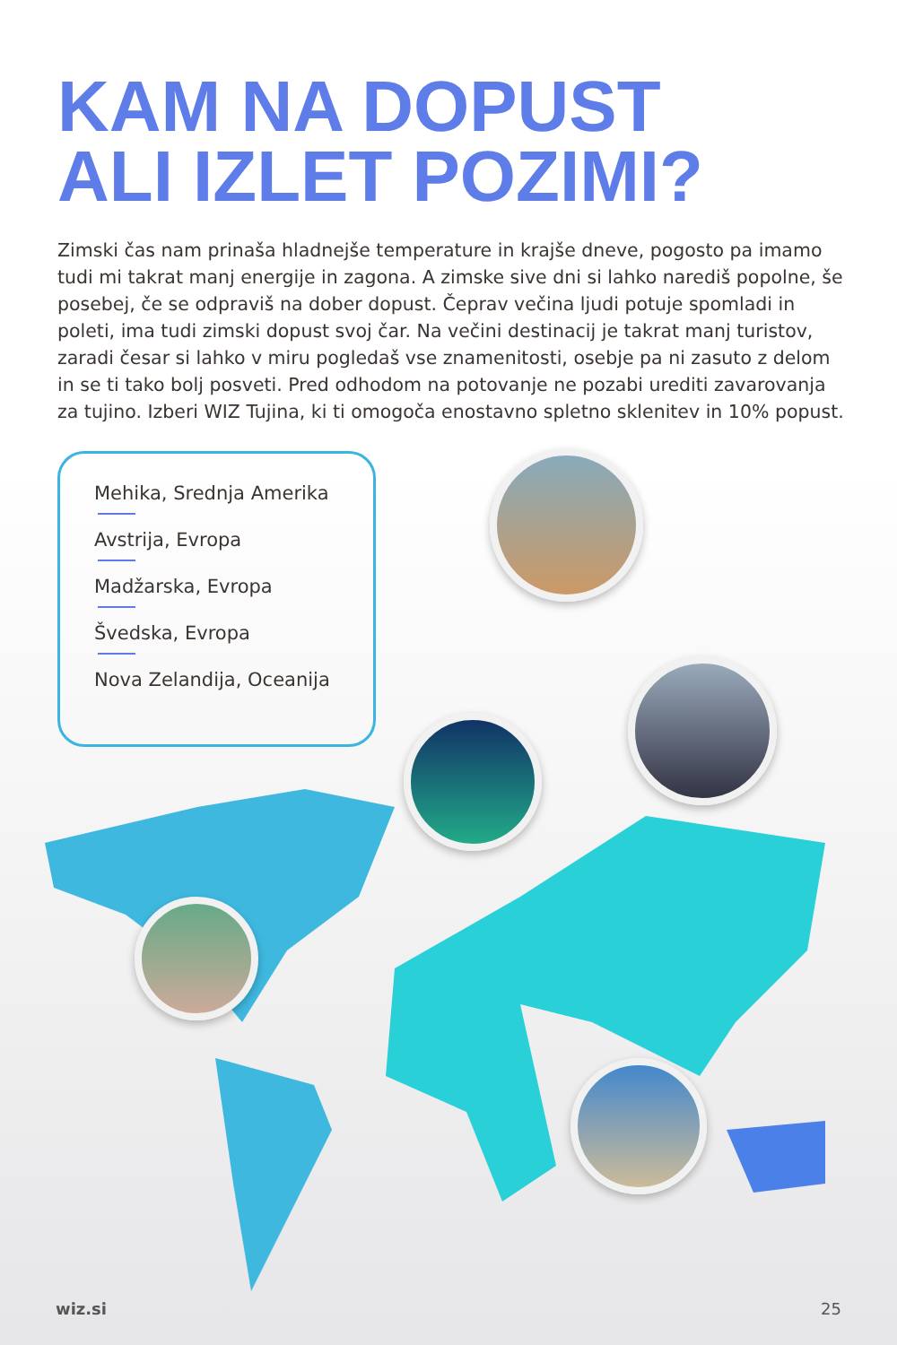KAM NA DOPUST
ALI IZLET POZIMI?
Zimski čas nam prinaša hladnejše temperature in krajše dneve, pogosto pa imamo tudi mi takrat manj energije in zagona. A zimske sive dni si lahko narediš popolne, še posebej, če se odpraviš na dober dopust. Čeprav večina ljudi potuje spomladi in poleti, ima tudi zimski dopust svoj čar. Na večini destinacij je takrat manj turistov, zaradi česar si lahko v miru pogledaš vse znamenitosti, osebje pa ni zasuto z delom in se ti tako bolj posveti. Pred odhodom na potovanje ne pozabi urediti zavarovanja za tujino. Izberi WIZ Tujina, ki ti omogoča enostavno spletno sklenitev in 10% popust.
Mehika, Srednja Amerika
Avstrija, Evropa
Madžarska, Evropa
Švedska, Evropa
Nova Zelandija, Oceanija
wiz.si 25